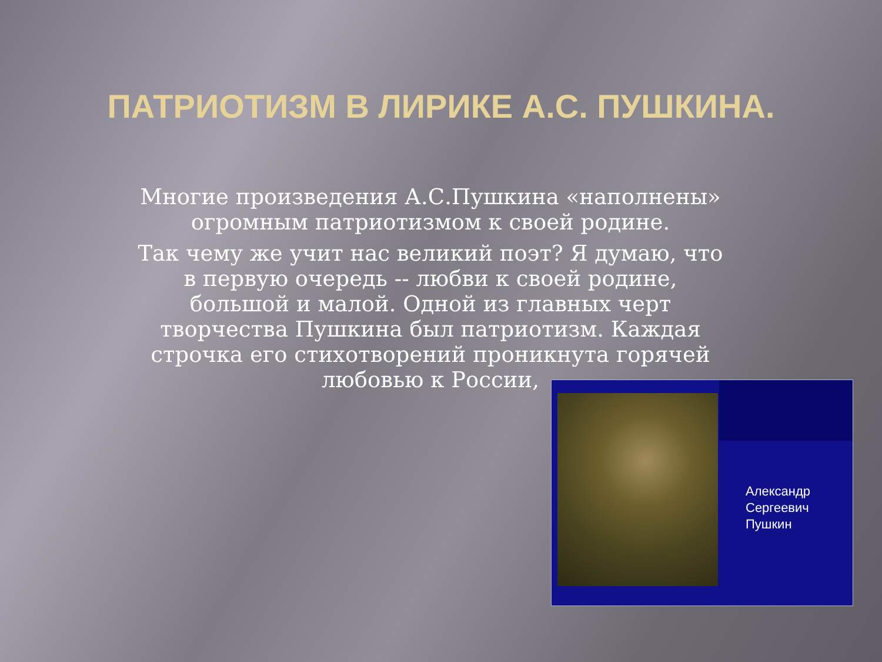ПАТРИОТИЗМ В ЛИРИКЕ А.С. ПУШКИНА.
Многие произведения А.С.Пушкина «наполнены» огромным патриотизмом к своей родине.
Так чему же учит нас великий поэт? Я думаю, что в первую очередь -- любви к своей родине, большой и малой. Одной из главных черт творчества Пушкина был патриотизм. Каждая строчка его стихотворений проникнута горячей любовью к России,
Александр
Сергеевич
Пушкин